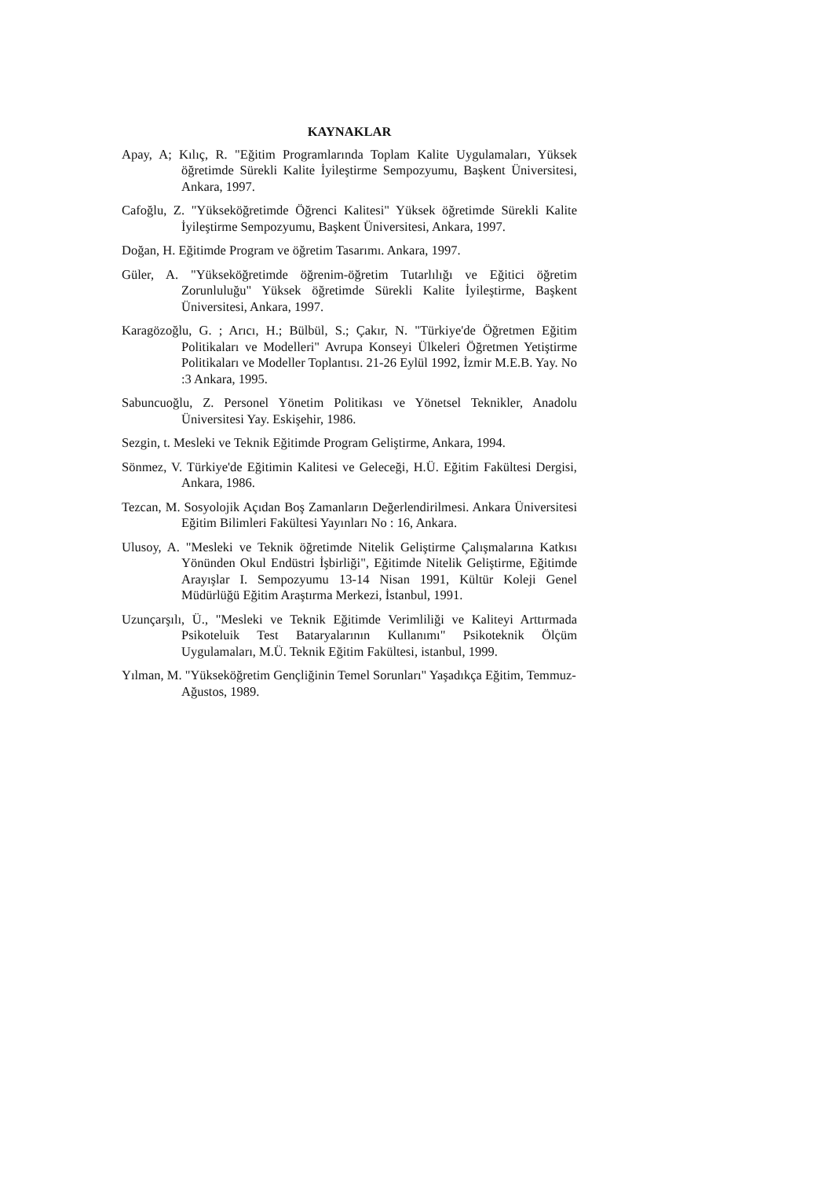KAYNAKLAR
Apay, A; Kılıç, R. "Eğitim Programlarında Toplam Kalite Uygulamaları, Yüksek öğretimde Sürekli Kalite İyileştirme Sempozyumu, Başkent Üniversitesi, Ankara, 1997.
Cafoğlu, Z. "Yükseköğretimde Öğrenci Kalitesi" Yüksek öğretimde Sürekli Kalite İyileştirme Sempozyumu, Başkent Üniversitesi, Ankara, 1997.
Doğan, H. Eğitimde Program ve öğretim Tasarımı. Ankara, 1997.
Güler, A. "Yükseköğretimde öğrenim-öğretim Tutarlılığı ve Eğitici öğretim Zorunluluğu" Yüksek öğretimde Sürekli Kalite İyileştirme, Başkent Üniversitesi, Ankara, 1997.
Karagözoğlu, G. ; Arıcı, H.; Bülbül, S.; Çakır, N. "Türkiye'de Öğretmen Eğitim Politikaları ve Modelleri" Avrupa Konseyi Ülkeleri Öğretmen Yetiştirme Politikaları ve Modeller Toplantısı. 21-26 Eylül 1992, İzmir M.E.B. Yay. No :3 Ankara, 1995.
Sabuncuoğlu, Z. Personel Yönetim Politikası ve Yönetsel Teknikler, Anadolu Üniversitesi Yay. Eskişehir, 1986.
Sezgin, t. Mesleki ve Teknik Eğitimde Program Geliştirme, Ankara, 1994.
Sönmez, V. Türkiye'de Eğitimin Kalitesi ve Geleceği, H.Ü. Eğitim Fakültesi Dergisi, Ankara, 1986.
Tezcan, M. Sosyolojik Açıdan Boş Zamanların Değerlendirilmesi. Ankara Üniversitesi Eğitim Bilimleri Fakültesi Yayınları No : 16, Ankara.
Ulusoy, A. "Mesleki ve Teknik öğretimde Nitelik Geliştirme Çalışmalarına Katkısı Yönünden Okul Endüstri İşbirliği", Eğitimde Nitelik Geliştirme, Eğitimde Arayışlar I. Sempozyumu 13-14 Nisan 1991, Kültür Koleji Genel Müdürlüğü Eğitim Araştırma Merkezi, İstanbul, 1991.
Uzunçarşılı, Ü., "Mesleki ve Teknik Eğitimde Verimliliği ve Kaliteyi Arttırmada Psikoteluik Test Bataryalarının Kullanımı" Psikoteknik Ölçüm Uygulamaları, M.Ü. Teknik Eğitim Fakültesi, istanbul, 1999.
Yılman, M. "Yükseköğretim Gençliğinin Temel Sorunları" Yaşadıkça Eğitim, Temmuz-Ağustos, 1989.